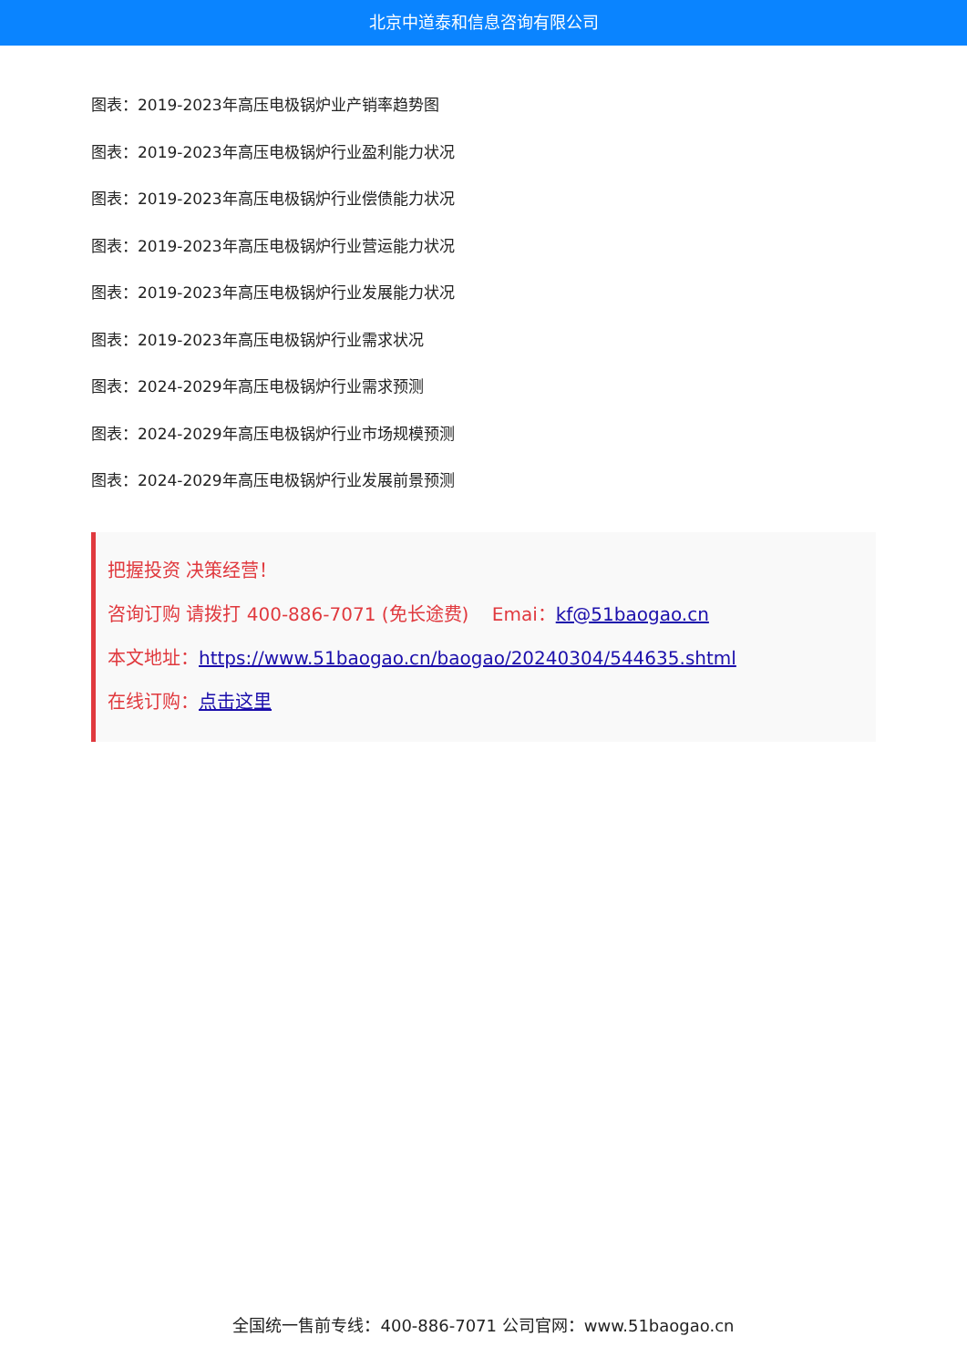北京中道泰和信息咨询有限公司
图表：2019-2023年高压电极锅炉业产销率趋势图
图表：2019-2023年高压电极锅炉行业盈利能力状况
图表：2019-2023年高压电极锅炉行业偿债能力状况
图表：2019-2023年高压电极锅炉行业营运能力状况
图表：2019-2023年高压电极锅炉行业发展能力状况
图表：2019-2023年高压电极锅炉行业需求状况
图表：2024-2029年高压电极锅炉行业需求预测
图表：2024-2029年高压电极锅炉行业市场规模预测
图表：2024-2029年高压电极锅炉行业发展前景预测
把握投资 决策经营！
咨询订购 请拨打 400-886-7071 (免长途费) Emai：kf@51baogao.cn
本文地址：https://www.51baogao.cn/baogao/20240304/544635.shtml
在线订购：点击这里
全国统一售前专线：400-886-7071 公司官网：www.51baogao.cn